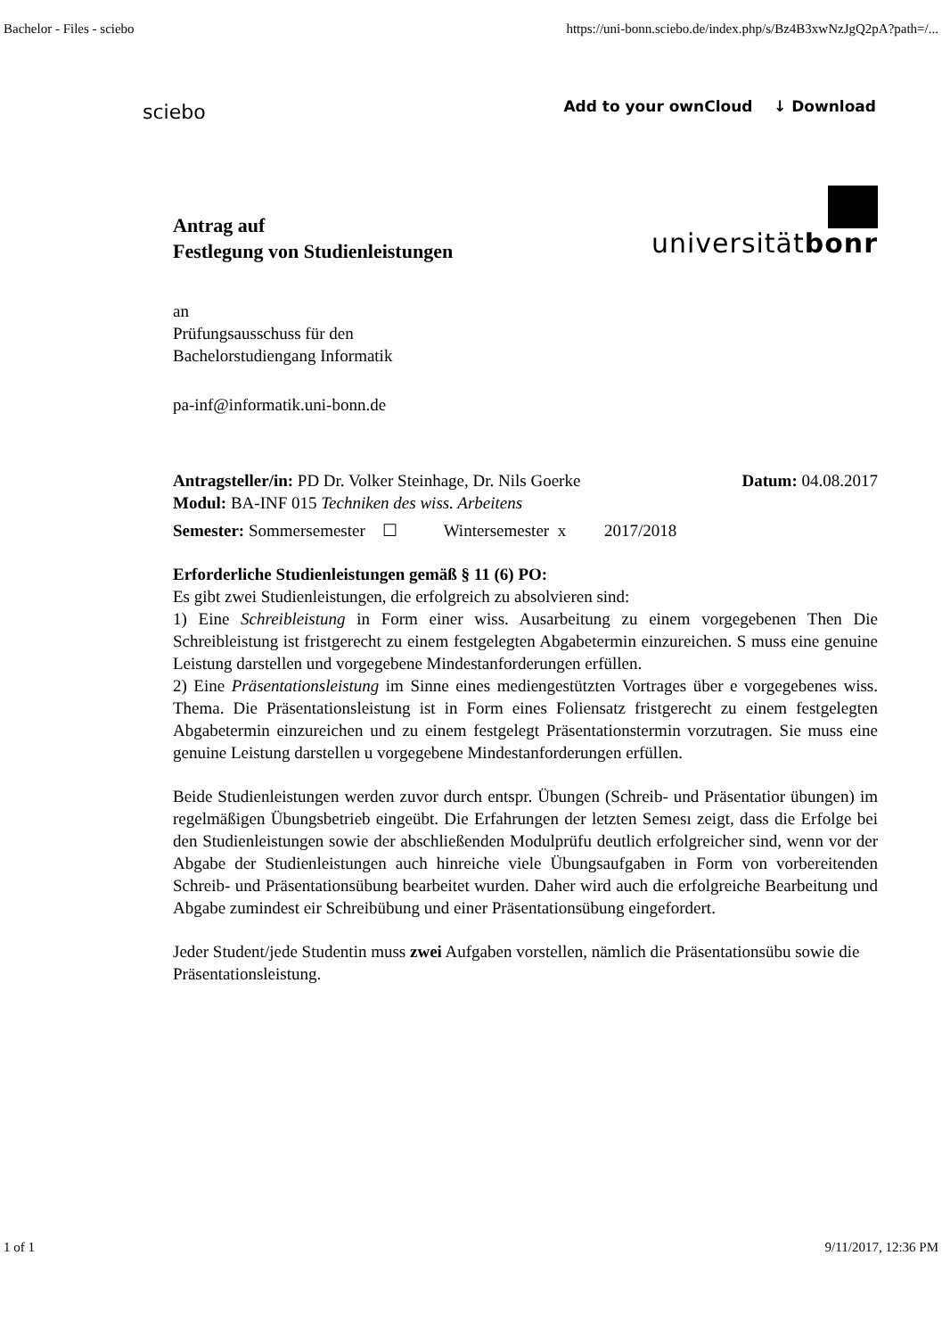Bachelor - Files - sciebo https://uni-bonn.sciebo.de/index.php/s/Bz4B3xwNzJgQ2pA?path=/...
sciebo Add to your ownCloud ↓ Download
Antrag auf
Festlegung von Studienleistungen
universitätbonr
an
Prüfungsausschuss für den
Bachelorstudiengang Informatik
pa-inf@informatik.uni-bonn.de
Antragsteller/in: PD Dr. Volker Steinhage, Dr. Nils Goerke Datum: 04.08.2017
Modul: BA-INF 015 Techniken des wiss. Arbeitens
Semester: Sommersemester ☐ Wintersemester x 2017/2018
Erforderliche Studienleistungen gemäß § 11 (6) PO:
Es gibt zwei Studienleistungen, die erfolgreich zu absolvieren sind:
1) Eine Schreibleistung in Form einer wiss. Ausarbeitung zu einem vorgegebenen Then Die Schreibleistung ist fristgerecht zu einem festgelegten Abgabetermin einzureichen. S muss eine genuine Leistung darstellen und vorgegebene Mindestanforderungen erfüllen.
2) Eine Präsentationsleistung im Sinne eines mediengestützten Vortrages über e vorgegebenes wiss. Thema. Die Präsentationsleistung ist in Form eines Foliensatz fristgerecht zu einem festgelegten Abgabetermin einzureichen und zu einem festgelegt Präsentationstermin vorzutragen. Sie muss eine genuine Leistung darstellen u vorgegebene Mindestanforderungen erfüllen.
Beide Studienleistungen werden zuvor durch entspr. Übungen (Schreib- und Präsentatior übungen) im regelmäßigen Übungsbetrieb eingeübt. Die Erfahrungen der letzten Semesı zeigt, dass die Erfolge bei den Studienleistungen sowie der abschließenden Modulprüfu deutlich erfolgreicher sind, wenn vor der Abgabe der Studienleistungen auch hinreiche viele Übungsaufgaben in Form von vorbereitenden Schreib- und Präsentationsübung bearbeitet wurden. Daher wird auch die erfolgreiche Bearbeitung und Abgabe zumindest eir Schreibübung und einer Präsentationsübung eingefordert.
Jeder Student/jede Studentin muss zwei Aufgaben vorstellen, nämlich die Präsentationsübu sowie die Präsentationsleistung.
1 of 1 9/11/2017, 12:36 PM